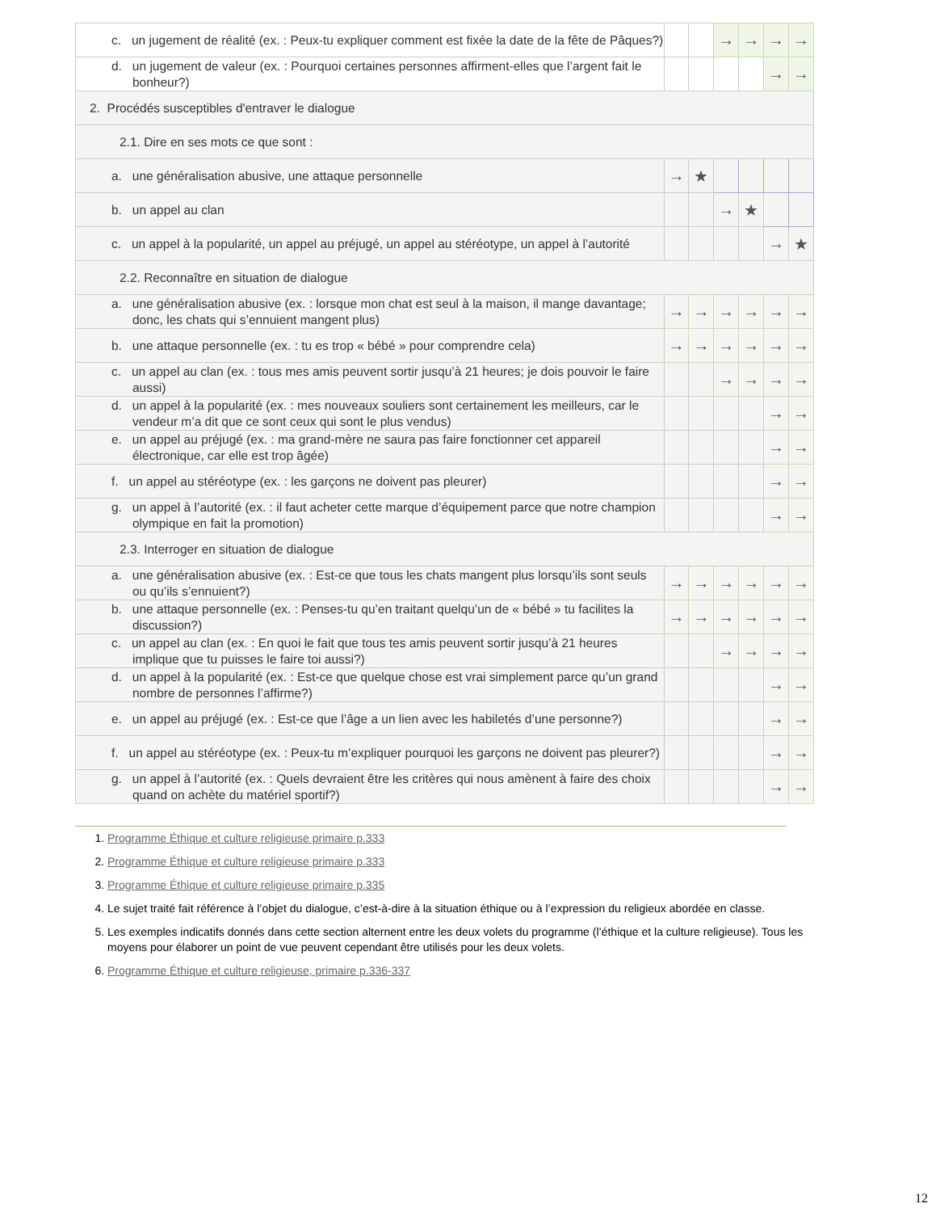| c. un jugement de réalité (ex. : Peux-tu expliquer comment est fixée la date de la fête de Pâques?) | | | → | → | → | → |
| d. un jugement de valeur (ex. : Pourquoi certaines personnes affirment-elles que l’argent fait le bonheur?) | | | | | → | → |
| 2. Procédés susceptibles d'entraver le dialogue | | | | | | |
| 2.1. Dire en ses mots ce que sont : | | | | | | |
| a. une généralisation abusive, une attaque personnelle | → | ★ | | | | |
| b. un appel au clan | | | → | ★ | | |
| c. un appel à la popularité, un appel au préjugé, un appel au stéréotype, un appel à l’autorité | | | | | → | ★ |
| 2.2. Reconnaître en situation de dialogue | | | | | | |
| a. une généralisation abusive (ex. : lorsque mon chat est seul à la maison, il mange davantage; donc, les chats qui s’ennuient mangent plus) | → | → | → | → | → | → |
| b. une attaque personnelle (ex. : tu es trop « bébé » pour comprendre cela) | → | → | → | → | → | → |
| c. un appel au clan (ex. : tous mes amis peuvent sortir jusqu’à 21 heures; je dois pouvoir le faire aussi) | | | → | → | → | → |
| d. un appel à la popularité (ex. : mes nouveaux souliers sont certainement les meilleurs, car le vendeur m’a dit que ce sont ceux qui sont le plus vendus) | | | | | → | → |
| e. un appel au préjugé (ex. : ma grand-mère ne saura pas faire fonctionner cet appareil électronique, car elle est trop âgée) | | | | | → | → |
| f. un appel au stéréotype (ex. : les garçons ne doivent pas pleurer) | | | | | → | → |
| g. un appel à l’autorité (ex. : il faut acheter cette marque d’équipement parce que notre champion olympique en fait la promotion) | | | | | → | → |
| 2.3. Interroger en situation de dialogue | | | | | | |
| a. une généralisation abusive (ex. : Est-ce que tous les chats mangent plus lorsqu’ils sont seuls ou qu’ils s’ennuient?) | → | → | → | → | → | → |
| b. une attaque personnelle (ex. : Penses-tu qu’en traitant quelqu’un de « bébé » tu facilites la discussion?) | → | → | → | → | → | → |
| c. un appel au clan (ex. : En quoi le fait que tous tes amis peuvent sortir jusqu’à 21 heures implique que tu puisses le faire toi aussi?) | | | → | → | → | → |
| d. un appel à la popularité (ex. : Est-ce que quelque chose est vrai simplement parce qu’un grand nombre de personnes l’affirme?) | | | | | → | → |
| e. un appel au préjugé (ex. : Est-ce que l’âge a un lien avec les habiletés d’une personne?) | | | | | → | → |
| f. un appel au stéréotype (ex. : Peux-tu m’expliquer pourquoi les garçons ne doivent pas pleurer?) | | | | | → | → |
| g. un appel à l’autorité (ex. : Quels devraient être les critères qui nous amènent à faire des choix quand on achète du matériel sportif?) | | | | | → | → |
1. Programme Éthique et culture religieuse primaire p.333
2. Programme Éthique et culture religieuse primaire p.333
3. Programme Éthique et culture religieuse primaire p.335
4. Le sujet traité fait référence à l’objet du dialogue, c’est-à-dire à la situation éthique ou à l’expression du religieux abordée en classe.
5. Les exemples indicatifs donnés dans cette section alternent entre les deux volets du programme (l’éthique et la culture religieuse). Tous les moyens pour élaborer un point de vue peuvent cependant être utilisés pour les deux volets.
6. Programme Éthique et culture religieuse, primaire p.336-337
12